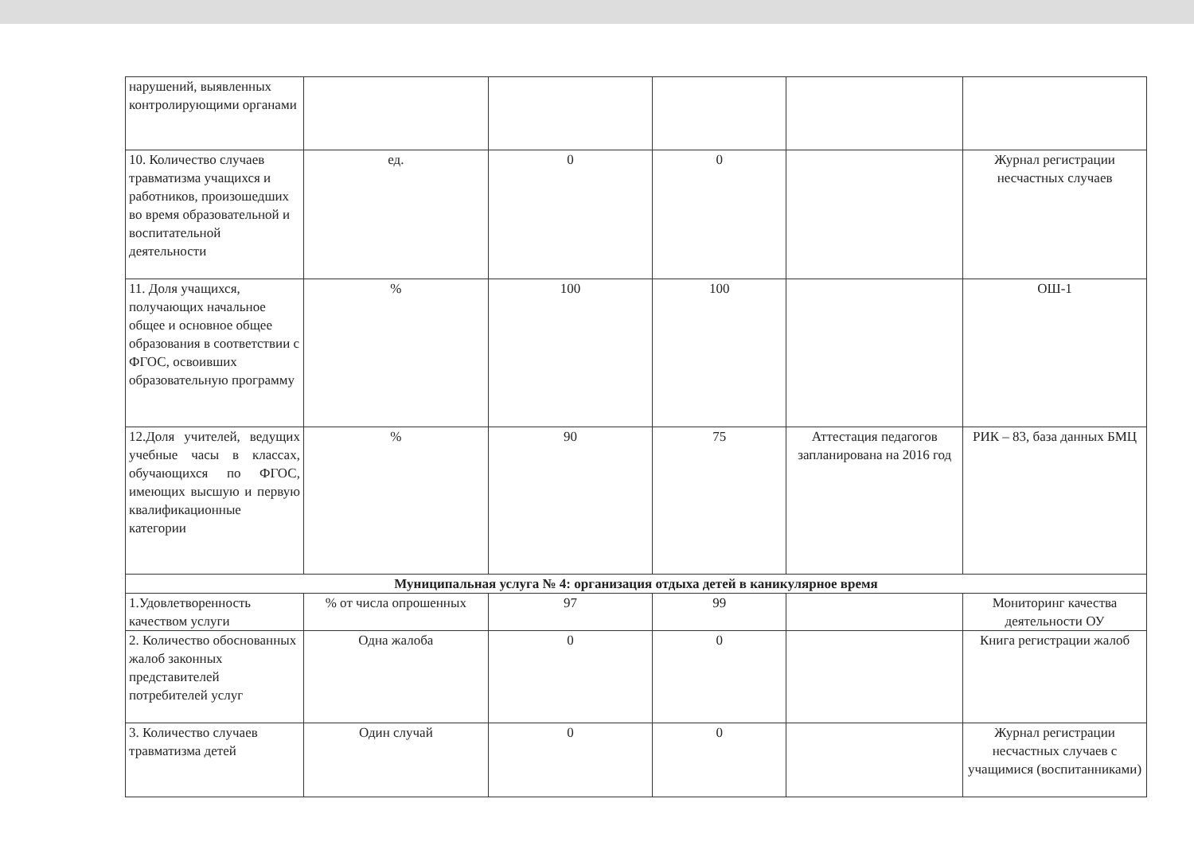| нарушений, выявленных контролирующими органами | | | | | |
| 10. Количество случаев травматизма учащихся и работников, произошедших во время образовательной и воспитательной деятельности | ед. | 0 | 0 | | Журнал регистрации несчастных случаев |
| 11. Доля учащихся, получающих начальное общее и основное общее образования в соответствии с ФГОС, освоивших образовательную программу | % | 100 | 100 | | ОШ-1 |
| 12.Доля учителей, ведущих учебные часы в классах, обучающихся по ФГОС, имеющих высшую и первую квалификационные категории | % | 90 | 75 | Аттестация педагогов запланирована на 2016 год | РИК – 83, база данных БМЦ |
| Муниципальная услуга № 4: организация отдыха детей в каникулярное время | | | | | |
| 1.Удовлетворенность качеством услуги | % от числа опрошенных | 97 | 99 | | Мониторинг качества деятельности ОУ |
| 2. Количество обоснованных жалоб законных представителей потребителей услуг | Одна жалоба | 0 | 0 | | Книга регистрации жалоб |
| 3. Количество случаев травматизма детей | Один случай | 0 | 0 | | Журнал регистрации несчастных случаев с учащимися (воспитанниками) |